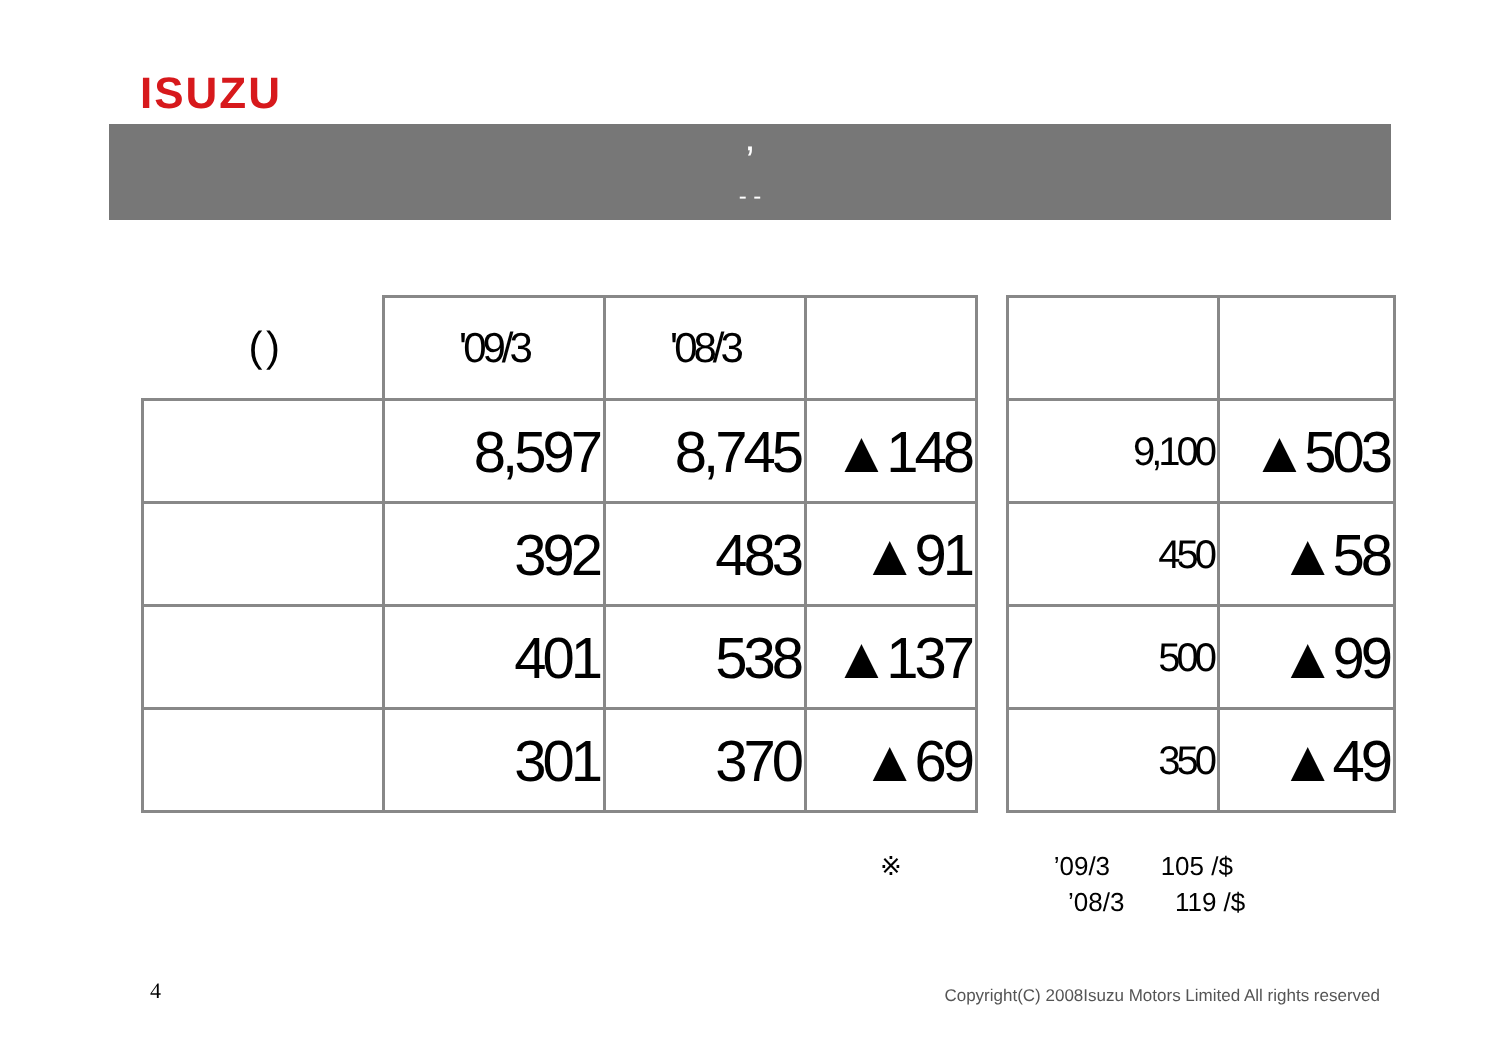ISUZU
’
- -
| ( ) | '09/3 | '08/3 | | | | |
| | 8,597 | 8,745 | ▲148 | | 9,100 | ▲503 |
| | 392 | 483 | ▲91 | | 450 | ▲58 |
| | 401 | 538 | ▲137 | | 500 | ▲99 |
| | 301 | 370 | ▲69 | | 350 | ▲49 |
※ ’09/3 105 /$
’08/3 119 /$
4
Copyright(C) 2008Isuzu Motors Limited All rights reserved